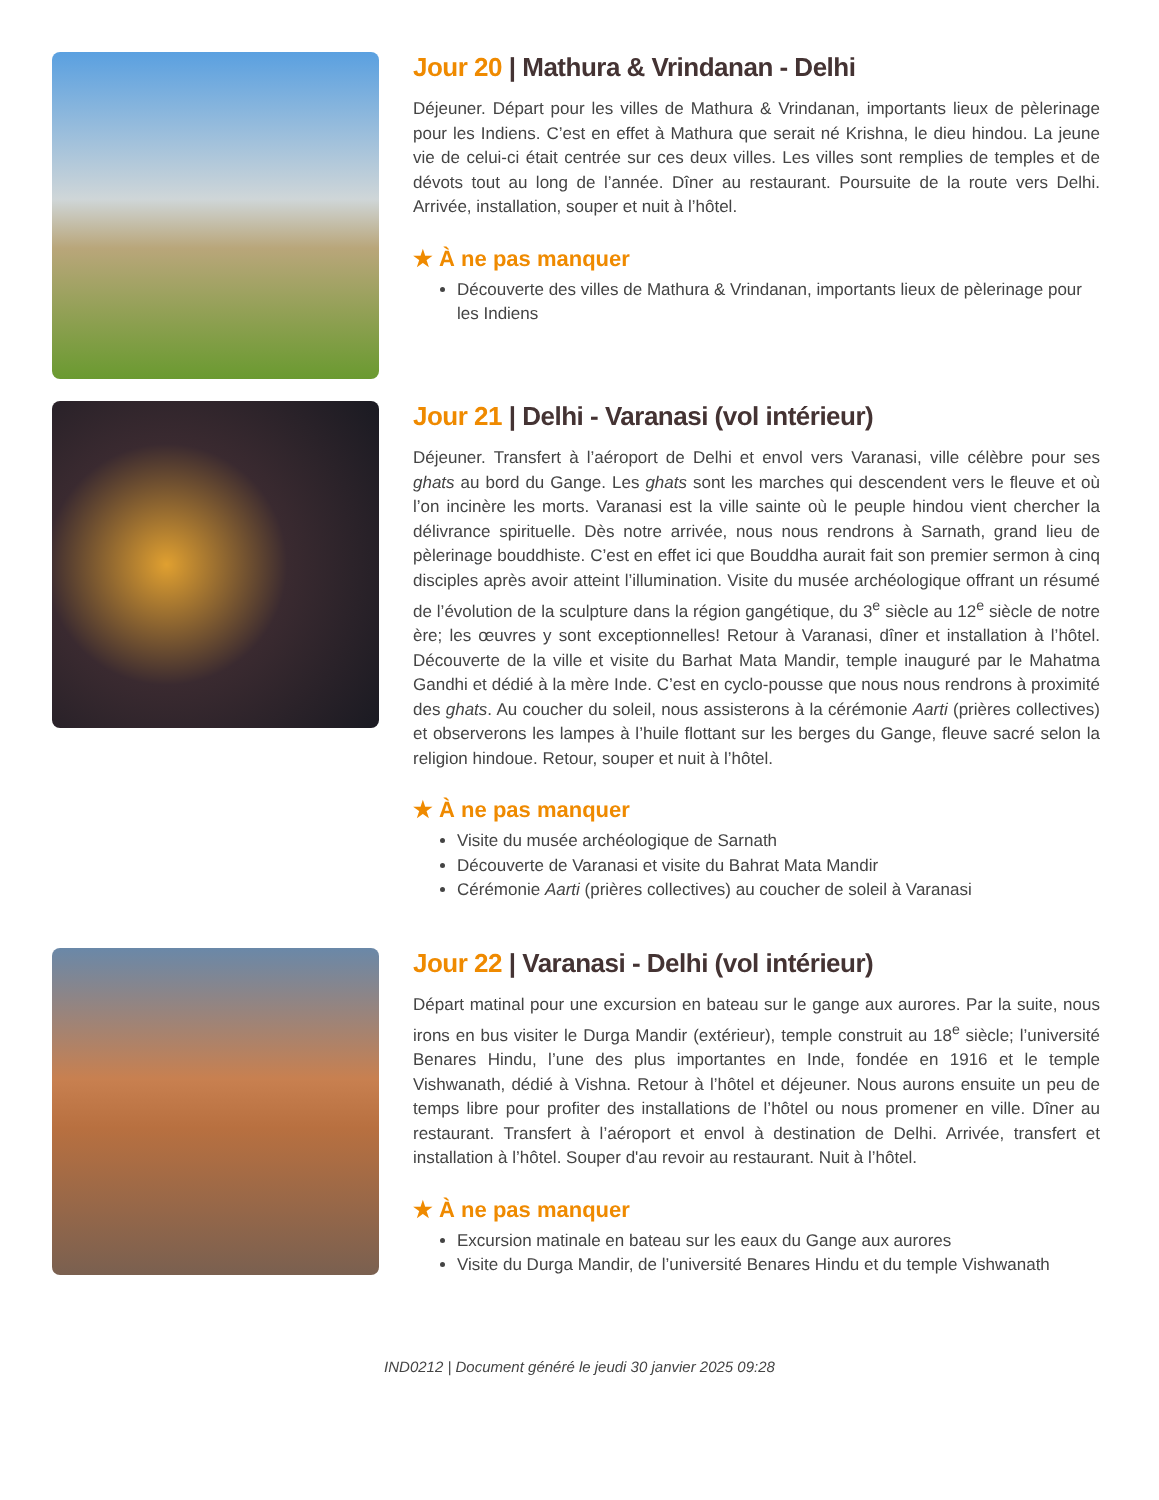Jour 20 | Mathura & Vrindanan - Delhi
Déjeuner. Départ pour les villes de Mathura & Vrindanan, importants lieux de pèlerinage pour les Indiens. C’est en effet à Mathura que serait né Krishna, le dieu hindou. La jeune vie de celui-ci était centrée sur ces deux villes. Les villes sont remplies de temples et de dévots tout au long de l’année. Dîner au restaurant. Poursuite de la route vers Delhi. Arrivée, installation, souper et nuit à l’hôtel.
★ À ne pas manquer
Découverte des villes de Mathura & Vrindanan, importants lieux de pèlerinage pour les Indiens
Jour 21 | Delhi - Varanasi (vol intérieur)
Déjeuner. Transfert à l’aéroport de Delhi et envol vers Varanasi, ville célèbre pour ses ghats au bord du Gange. Les ghats sont les marches qui descendent vers le fleuve et où l’on incinère les morts. Varanasi est la ville sainte où le peuple hindou vient chercher la délivrance spirituelle. Dès notre arrivée, nous nous rendrons à Sarnath, grand lieu de pèlerinage bouddhiste. C’est en effet ici que Bouddha aurait fait son premier sermon à cinq disciples après avoir atteint l’illumination. Visite du musée archéologique offrant un résumé de l’évolution de la sculpture dans la région gangétique, du 3<sup>e</sup> siècle au 12<sup>e</sup> siècle de notre ère; les œuvres y sont exceptionnelles! Retour à Varanasi, dîner et installation à l’hôtel. Découverte de la ville et visite du Barhat Mata Mandir, temple inauguré par le Mahatma Gandhi et dédié à la mère Inde. C’est en cyclo-pousse que nous nous rendrons à proximité des ghats. Au coucher du soleil, nous assisterons à la cérémonie Aarti (prières collectives) et observerons les lampes à l’huile flottant sur les berges du Gange, fleuve sacré selon la religion hindoue. Retour, souper et nuit à l’hôtel.
★ À ne pas manquer
Visite du musée archéologique de Sarnath
Découverte de Varanasi et visite du Bahrat Mata Mandir
Cérémonie Aarti (prières collectives) au coucher de soleil à Varanasi
Jour 22 | Varanasi - Delhi (vol intérieur)
Départ matinal pour une excursion en bateau sur le gange aux aurores. Par la suite, nous irons en bus visiter le Durga Mandir (extérieur), temple construit au 18<sup>e</sup> siècle; l’université Benares Hindu, l’une des plus importantes en Inde, fondée en 1916 et le temple Vishwanath, dédié à Vishna. Retour à l’hôtel et déjeuner. Nous aurons ensuite un peu de temps libre pour profiter des installations de l’hôtel ou nous promener en ville. Dîner au restaurant. Transfert à l’aéroport et envol à destination de Delhi. Arrivée, transfert et installation à l’hôtel. Souper d'au revoir au restaurant. Nuit à l’hôtel.
★ À ne pas manquer
Excursion matinale en bateau sur les eaux du Gange aux aurores
Visite du Durga Mandir, de l’université Benares Hindu et du temple Vishwanath
IND0212 | Document généré le jeudi 30 janvier 2025 09:28